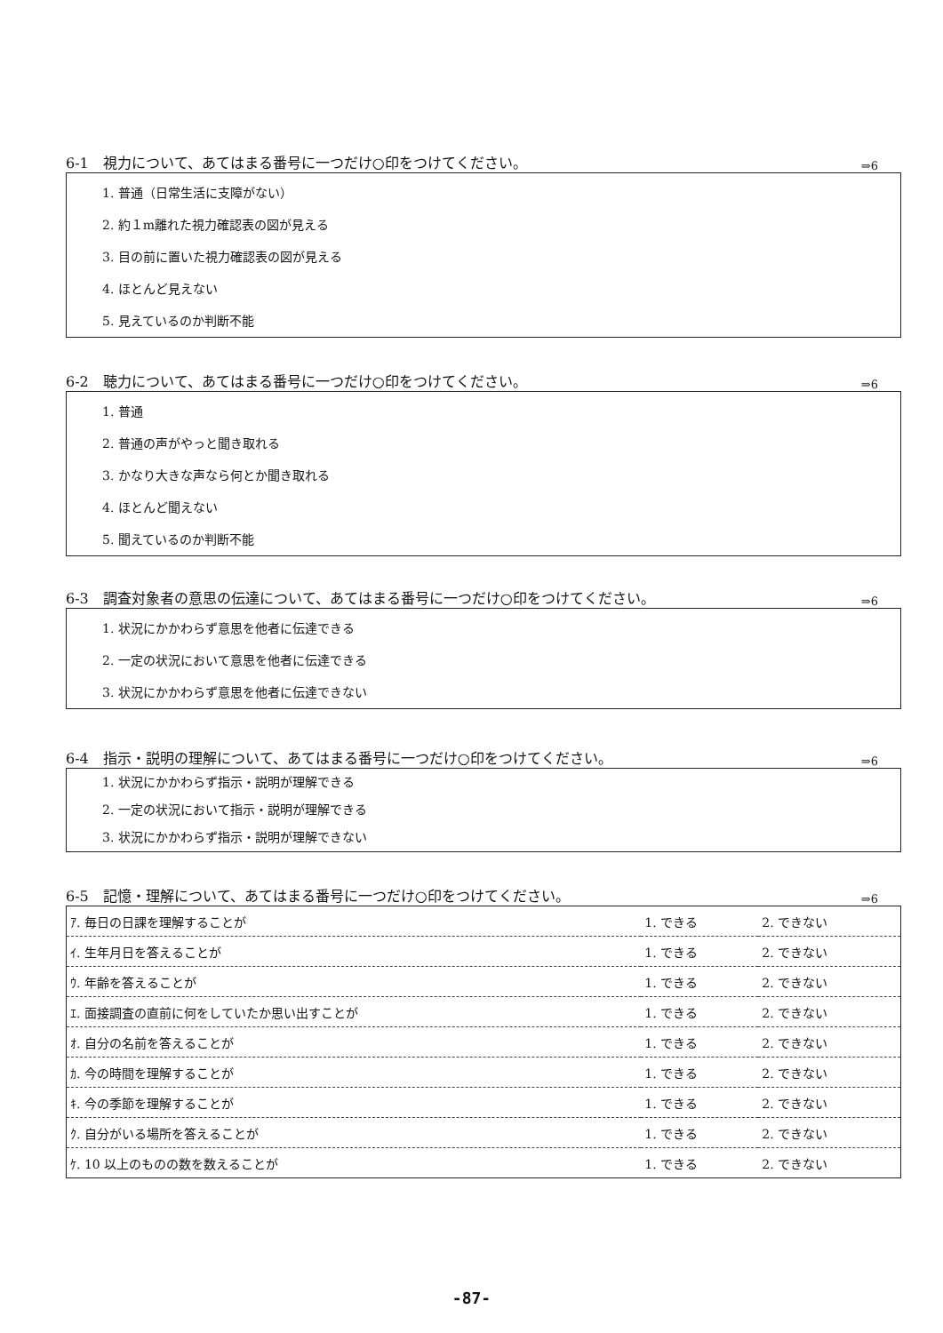6-1　視力について、あてはまる番号に一つだけ○印をつけてください。 ⇒6
1. 普通（日常生活に支障がない）
2. 約１m離れた視力確認表の図が見える
3. 目の前に置いた視力確認表の図が見える
4. ほとんど見えない
5. 見えているのか判断不能
6-2　聴力について、あてはまる番号に一つだけ○印をつけてください。 ⇒6
1. 普通
2. 普通の声がやっと聞き取れる
3. かなり大きな声なら何とか聞き取れる
4. ほとんど聞えない
5. 聞えているのか判断不能
6-3　調査対象者の意思の伝達について、あてはまる番号に一つだけ○印をつけてください。 ⇒6
1. 状況にかかわらず意思を他者に伝達できる
2. 一定の状況において意思を他者に伝達できる
3. 状況にかかわらず意思を他者に伝達できない
6-4　指示・説明の理解について、あてはまる番号に一つだけ○印をつけてください。 ⇒6
1. 状況にかかわらず指示・説明が理解できる
2. 一定の状況において指示・説明が理解できる
3. 状況にかかわらず指示・説明が理解できない
6-5　記憶・理解について、あてはまる番号に一つだけ○印をつけてください。 ⇒6
| ｱ. 毎日の日課を理解することが | 1. できる | 2. できない |
| ｲ. 生年月日を答えることが | 1. できる | 2. できない |
| ｳ. 年齢を答えることが | 1. できる | 2. できない |
| ｴ. 面接調査の直前に何をしていたか思い出すことが | 1. できる | 2. できない |
| ｵ. 自分の名前を答えることが | 1. できる | 2. できない |
| ｶ. 今の時間を理解することが | 1. できる | 2. できない |
| ｷ. 今の季節を理解することが | 1. できる | 2. できない |
| ｸ. 自分がいる場所を答えることが | 1. できる | 2. できない |
| ｹ. 10 以上のものの数を数えることが | 1. できる | 2. できない |
-87-